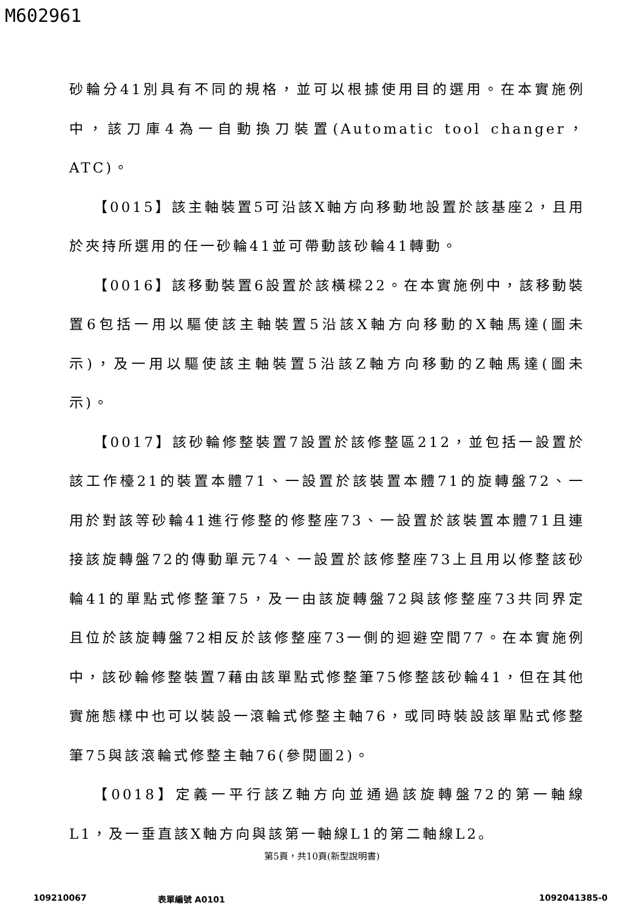M602961
砂輪分41別具有不同的規格，並可以根據使用目的選用。在本實施例中，該刀庫4為一自動換刀裝置(Automatic tool changer，ATC)。
【0015】該主軸裝置5可沿該X軸方向移動地設置於該基座2，且用於夾持所選用的任一砂輪41並可帶動該砂輪41轉動。
【0016】該移動裝置6設置於該橫樑22。在本實施例中，該移動裝置6包括一用以驅使該主軸裝置5沿該X軸方向移動的X軸馬達(圖未示)，及一用以驅使該主軸裝置5沿該Z軸方向移動的Z軸馬達(圖未示)。
【0017】該砂輪修整裝置7設置於該修整區212，並包括一設置於該工作檯21的裝置本體71、一設置於該裝置本體71的旋轉盤72、一用於對該等砂輪41進行修整的修整座73、一設置於該裝置本體71且連接該旋轉盤72的傳動單元74、一設置於該修整座73上且用以修整該砂輪41的單點式修整筆75，及一由該旋轉盤72與該修整座73共同界定且位於該旋轉盤72相反於該修整座73一側的迴避空間77。在本實施例中，該砂輪修整裝置7藉由該單點式修整筆75修整該砂輪41，但在其他實施態樣中也可以裝設一滾輪式修整主軸76，或同時裝設該單點式修整筆75與該滾輪式修整主軸76(參閱圖2)。
【0018】定義一平行該Z軸方向並通過該旋轉盤72的第一軸線L1，及一垂直該X軸方向與該第一軸線L1的第二軸線L2。
第5頁，共10頁(新型說明書)
109210067 表單編號 A0101 1092041385-0